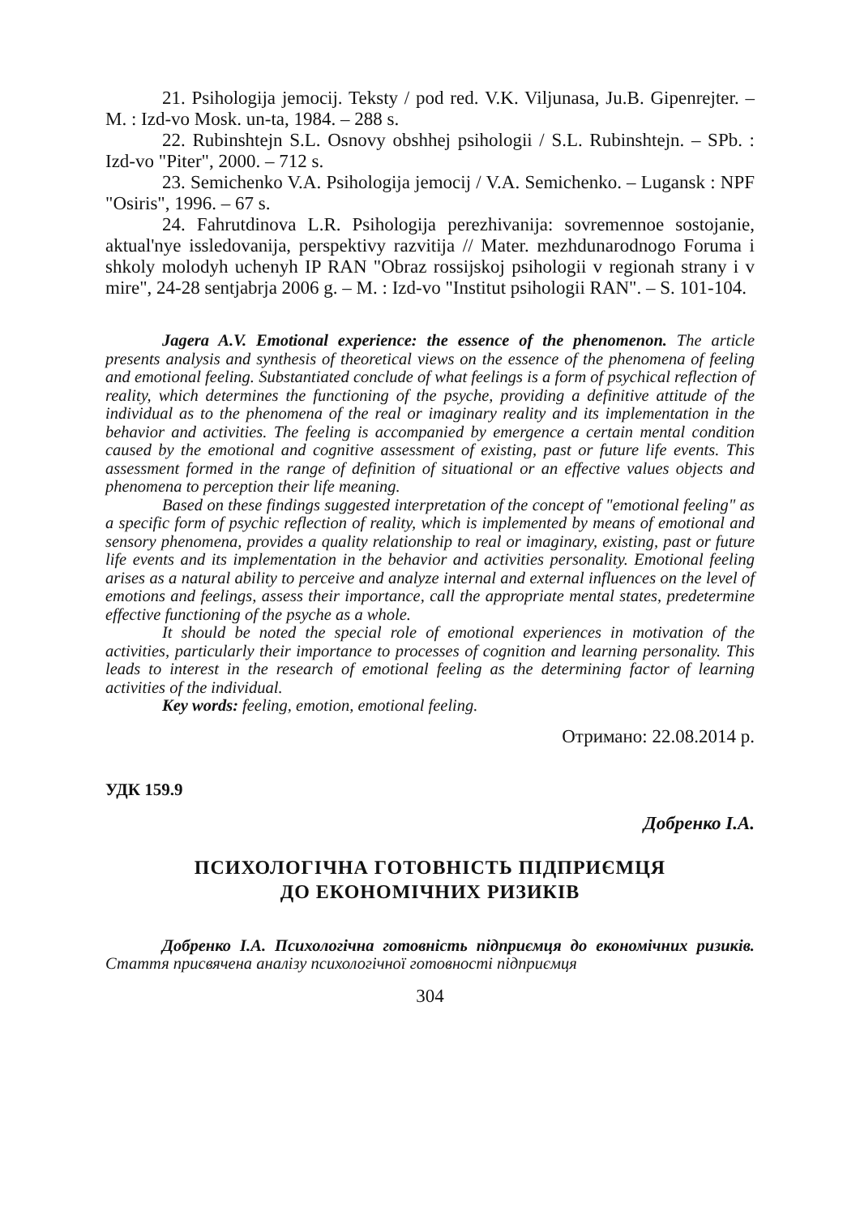21. Psihologija jemocij. Teksty / pod red. V.K. Viljunasa, Ju.B. Gipenrejter. – M. : Izd-vo Mosk. un-ta, 1984. – 288 s.
22. Rubinshtejn S.L. Osnovy obshhej psihologii / S.L. Rubinshtejn. – SPb. : Izd-vo "Piter", 2000. – 712 s.
23. Semichenko V.A. Psihologija jemocij / V.A. Semichenko. – Lugansk : NPF "Osiris", 1996. – 67 s.
24. Fahrutdinova L.R. Psihologija perezhivanija: sovremennoe sostojanie, aktual'nye issledovanija, perspektivy razvitija // Mater. mezhdunarodnogo Foruma i shkoly molodyh uchenyh IP RAN "Obraz rossijskoj psihologii v regionah strany i v mire", 24-28 sentjabrja 2006 g. – M. : Izd-vo "Institut psihologii RAN". – S. 101-104.
Jagera A.V. Emotional experience: the essence of the phenomenon. The article presents analysis and synthesis of theoretical views on the essence of the phenomena of feeling and emotional feeling. Substantiated conclude of what feelings is a form of psychical reflection of reality, which determines the functioning of the psyche, providing a definitive attitude of the individual as to the phenomena of the real or imaginary reality and its implementation in the behavior and activities. The feeling is accompanied by emergence a certain mental condition caused by the emotional and cognitive assessment of existing, past or future life events. This assessment formed in the range of definition of situational or an effective values objects and phenomena to perception their life meaning.
Based on these findings suggested interpretation of the concept of "emotional feeling" as a specific form of psychic reflection of reality, which is implemented by means of emotional and sensory phenomena, provides a quality relationship to real or imaginary, existing, past or future life events and its implementation in the behavior and activities personality. Emotional feeling arises as a natural ability to perceive and analyze internal and external influences on the level of emotions and feelings, assess their importance, call the appropriate mental states, predetermine effective functioning of the psyche as a whole.
It should be noted the special role of emotional experiences in motivation of the activities, particularly their importance to processes of cognition and learning personality. This leads to interest in the research of emotional feeling as the determining factor of learning activities of the individual.
Key words: feeling, emotion, emotional feeling.
Отримано: 22.08.2014 р.
УДК 159.9
Добренко І.А.
ПСИХОЛОГІЧНА ГОТОВНІСТЬ ПІДПРИЄМЦЯ
ДО ЕКОНОМІЧНИХ РИЗИКІВ
Добренко І.А. Психологічна готовність підприємця до економічних ризиків. Стаття присвячена аналізу психологічної готовності підприємця
304